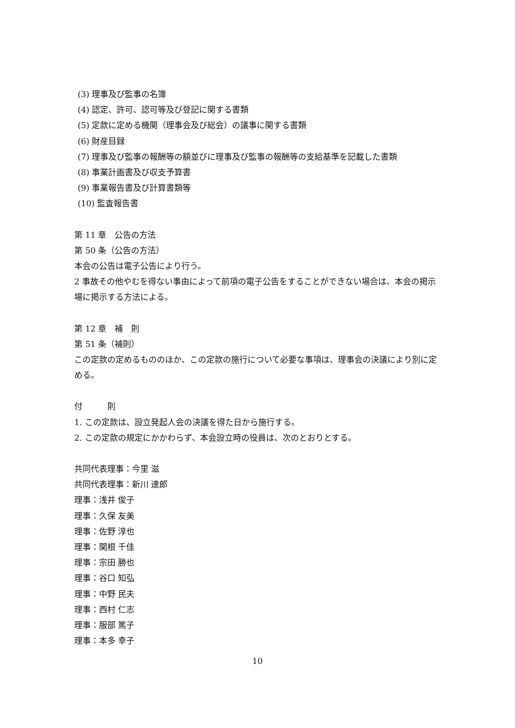(3) 理事及び監事の名簿
(4) 認定、許可、認可等及び登記に関する書類
(5) 定款に定める機関（理事会及び総会）の議事に関する書類
(6) 財産目録
(7) 理事及び監事の報酬等の額並びに理事及び監事の報酬等の支給基準を記載した書類
(8) 事業計画書及び収支予算書
(9) 事業報告書及び計算書類等
(10) 監査報告書
第 11 章　公告の方法
第 50 条（公告の方法）
本会の公告は電子公告により行う。
2 事故その他やむを得ない事由によって前項の電子公告をすることができない場合は、本会の掲示場に掲示する方法による。
第 12 章　補　則
第 51 条（補則）
この定款の定めるもののほか、この定款の施行について必要な事項は、理事会の決議により別に定める。
付　　　則
1. この定款は、設立発起人会の決議を得た日から施行する。
2. この定款の規定にかかわらず、本会設立時の役員は、次のとおりとする。
共同代表理事：今里 滋
共同代表理事：新川 達郎
理事：浅井 俊子
理事：久保 友美
理事：佐野 淳也
理事：関根 千佳
理事：宗田 勝也
理事：谷口 知弘
理事：中野 民夫
理事：西村 仁志
理事：服部 篤子
理事：本多 幸子
10